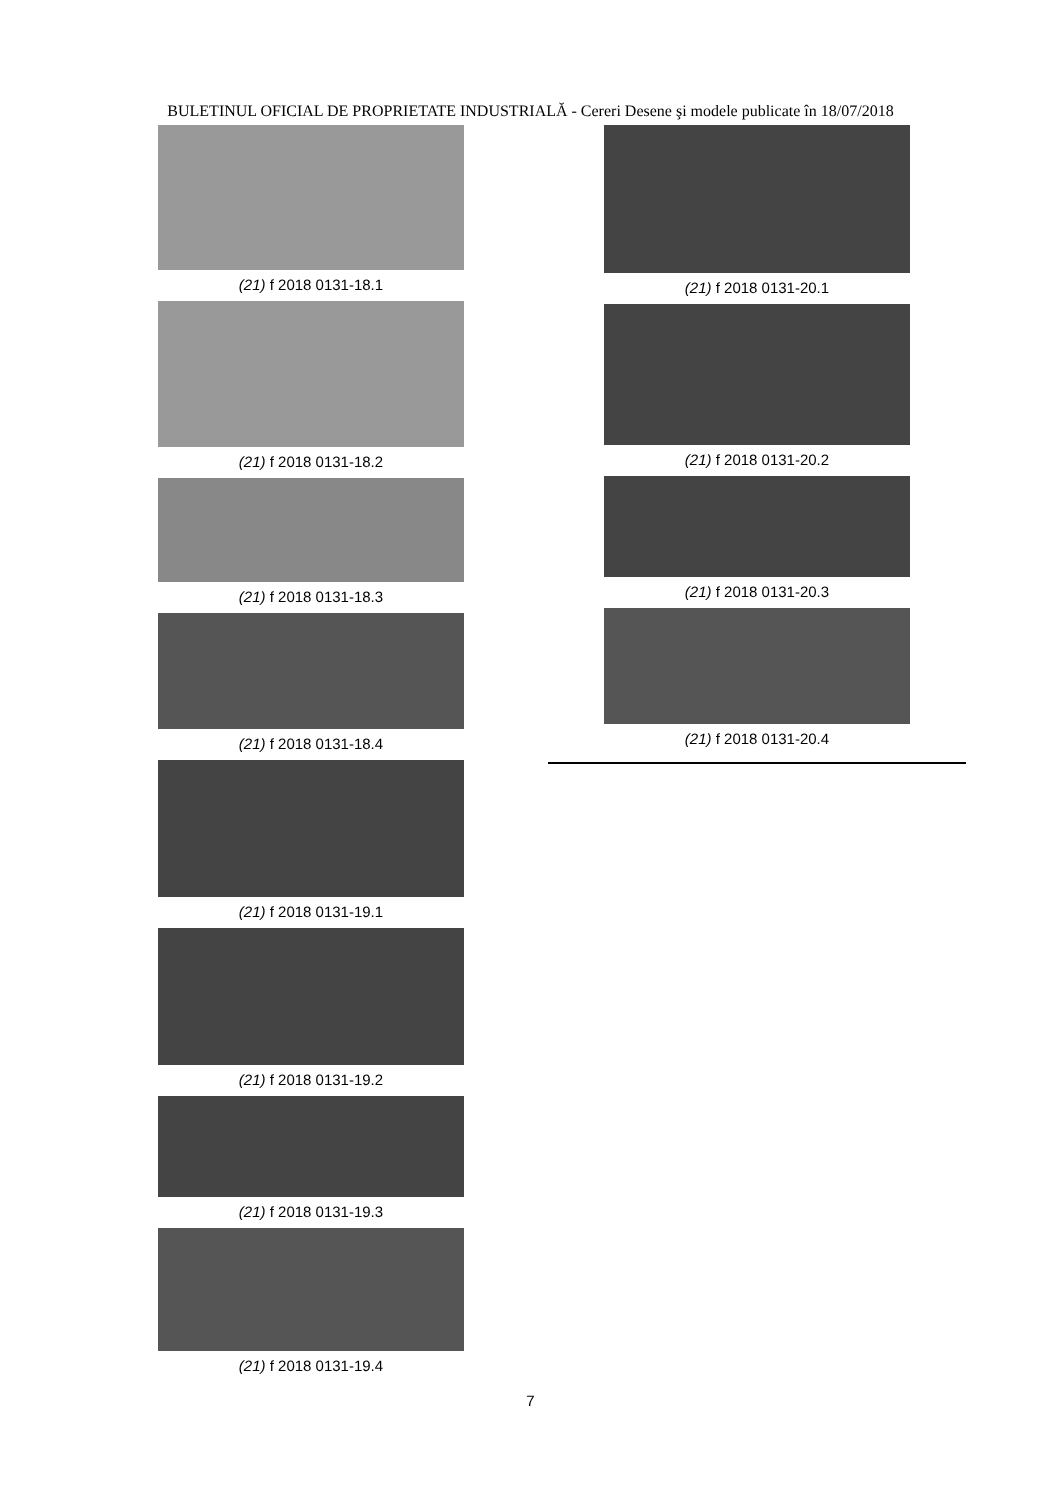BULETINUL OFICIAL DE PROPRIETATE INDUSTRIALĂ - Cereri Desene şi modele publicate în 18/07/2018
(21) f 2018 0131-18.1
(21) f 2018 0131-18.2
(21) f 2018 0131-18.3
(21) f 2018 0131-18.4
(21) f 2018 0131-19.1
(21) f 2018 0131-19.2
(21) f 2018 0131-19.3
(21) f 2018 0131-19.4
(21) f 2018 0131-20.1
(21) f 2018 0131-20.2
(21) f 2018 0131-20.3
(21) f 2018 0131-20.4
7